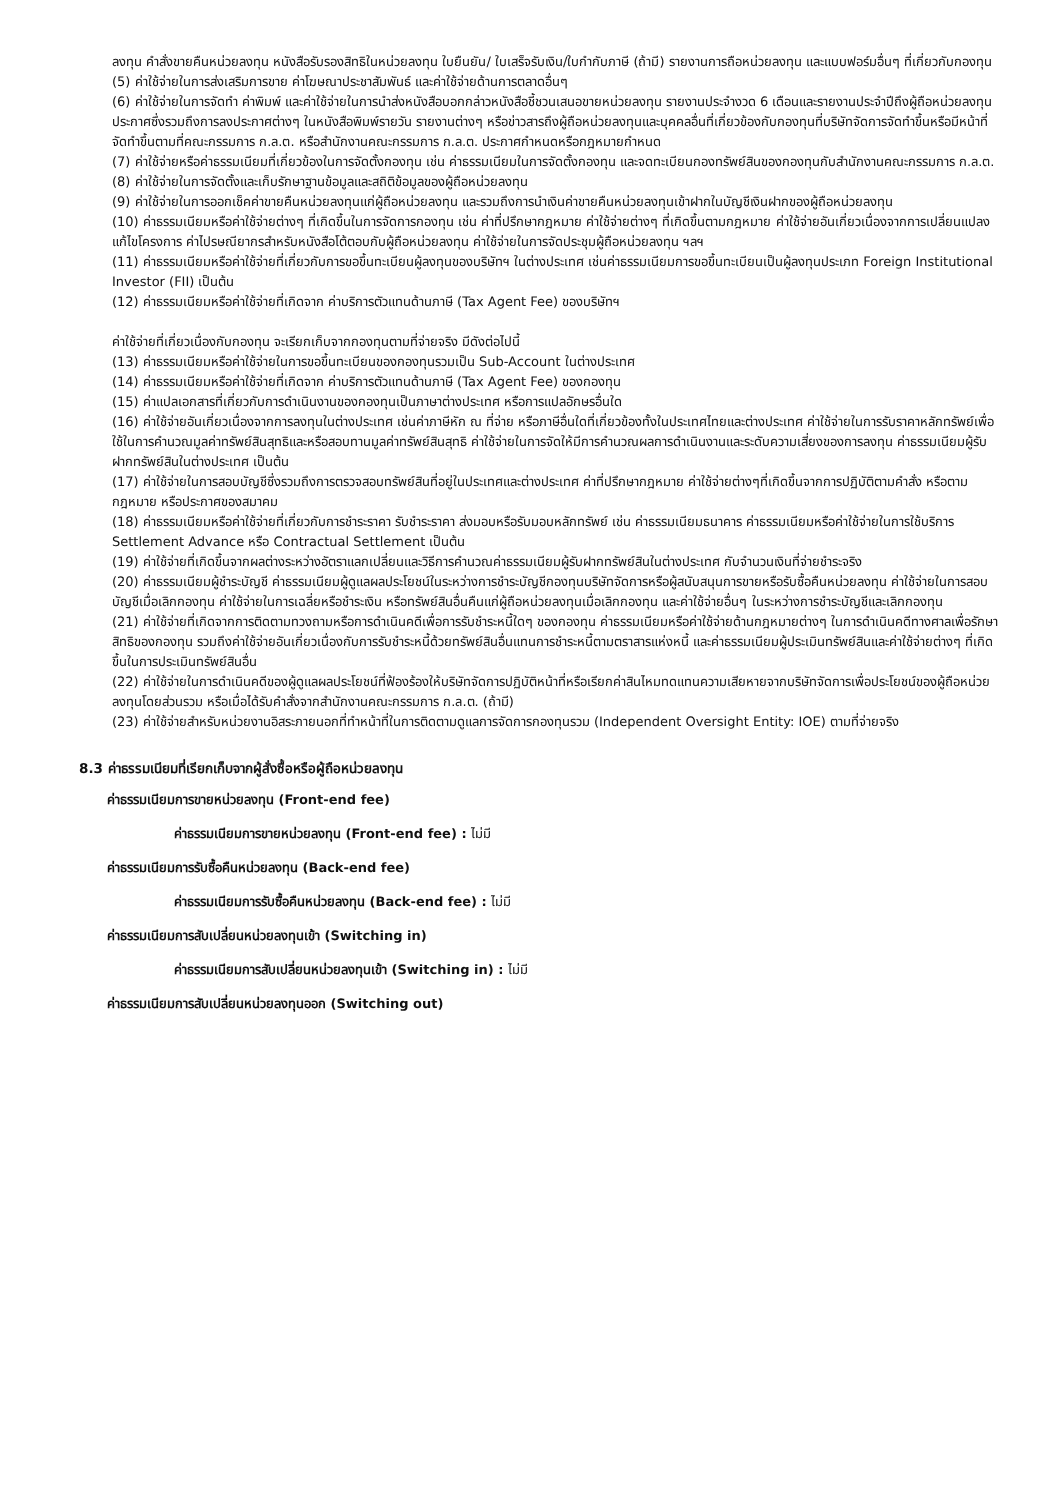ลงทุน คำสั่งขายคืนหน่วยลงทุน หนังสือรับรองสิทธิในหน่วยลงทุน ใบยืนยัน/ ใบเสร็จรับเงิน/ใบกำกับภาษี (ถ้ามี) รายงานการถือหน่วยลงทุน และแบบฟอร์มอื่นๆ ที่เกี่ยวกับกองทุน
(5) ค่าใช้จ่ายในการส่งเสริมการขาย ค่าโฆษณาประชาสัมพันธ์ และค่าใช้จ่ายด้านการตลาดอื่นๆ
(6) ค่าใช้จ่ายในการจัดทำ ค่าพิมพ์ และค่าใช้จ่ายในการนำส่งหนังสือบอกกล่าวหนังสือชี้ชวนเสนอขายหน่วยลงทุน รายงานประจำงวด 6 เดือนและรายงานประจำปีถึงผู้ถือหน่วยลงทุน ประกาศซึ่งรวมถึงการลงประกาศต่างๆ ในหนังสือพิมพ์รายวัน รายงานต่างๆ หรือข่าวสารถึงผู้ถือหน่วยลงทุนและบุคคลอื่นที่เกี่ยวข้องกับกองทุนที่บริษัทจัดการจัดทำขึ้นหรือมีหน้าที่จัดทำขึ้นตามที่คณะกรรมการ ก.ล.ต. หรือสำนักงานคณะกรรมการ ก.ล.ต. ประกาศกำหนดหรือกฎหมายกำหนด
(7) ค่าใช้จ่ายหรือค่าธรรมเนียมที่เกี่ยวข้องในการจัดตั้งกองทุน เช่น ค่าธรรมเนียมในการจัดตั้งกองทุน และจดทะเบียนกองทรัพย์สินของกองทุนกับสำนักงานคณะกรรมการ ก.ล.ต.
(8) ค่าใช้จ่ายในการจัดตั้งและเก็บรักษาฐานข้อมูลและสถิติข้อมูลของผู้ถือหน่วยลงทุน
(9) ค่าใช้จ่ายในการออกเช็คค่าขายคืนหน่วยลงทุนแก่ผู้ถือหน่วยลงทุน และรวมถึงการนำเงินค่าขายคืนหน่วยลงทุนเข้าฝากในบัญชีเงินฝากของผู้ถือหน่วยลงทุน
(10) ค่าธรรมเนียมหรือค่าใช้จ่ายต่างๆ ที่เกิดขึ้นในการจัดการกองทุน เช่น ค่าที่ปรึกษากฎหมาย ค่าใช้จ่ายต่างๆ ที่เกิดขึ้นตามกฎหมาย ค่าใช้จ่ายอันเกี่ยวเนื่องจากการเปลี่ยนแปลงแก้ไขโครงการ ค่าไปรษณียากรสำหรับหนังสือโต้ตอบกับผู้ถือหน่วยลงทุน ค่าใช้จ่ายในการจัดประชุมผู้ถือหน่วยลงทุน ฯลฯ
(11) ค่าธรรมเนียมหรือค่าใช้จ่ายที่เกี่ยวกับการขอขึ้นทะเบียนผู้ลงทุนของบริษัทฯ ในต่างประเทศ เช่นค่าธรรมเนียมการขอขึ้นทะเบียนเป็นผู้ลงทุนประเภท Foreign Institutional Investor (FII) เป็นต้น
(12) ค่าธรรมเนียมหรือค่าใช้จ่ายที่เกิดจาก ค่าบริการตัวแทนด้านภาษี (Tax Agent Fee) ของบริษัทฯ
ค่าใช้จ่ายที่เกี่ยวเนื่องกับกองทุน จะเรียกเก็บจากกองทุนตามที่จ่ายจริง มีดังต่อไปนี้
(13) ค่าธรรมเนียมหรือค่าใช้จ่ายในการขอขึ้นทะเบียนของกองทุนรวมเป็น Sub-Account ในต่างประเทศ
(14) ค่าธรรมเนียมหรือค่าใช้จ่ายที่เกิดจาก ค่าบริการตัวแทนด้านภาษี (Tax Agent Fee) ของกองทุน
(15) ค่าแปลเอกสารที่เกี่ยวกับการดำเนินงานของกองทุนเป็นภาษาต่างประเทศ หรือการแปลอักษรอื่นใด
(16) ค่าใช้จ่ายอันเกี่ยวเนื่องจากการลงทุนในต่างประเทศ เช่นค่าภาษีหัก ณ ที่จ่าย หรือภาษีอื่นใดที่เกี่ยวข้องทั้งในประเทศไทยและต่างประเทศ ค่าใช้จ่ายในการรับราคาหลักทรัพย์เพื่อใช้ในการคำนวณมูลค่าทรัพย์สินสุทธิและหรือสอบทานมูลค่าทรัพย์สินสุทธิ ค่าใช้จ่ายในการจัดให้มีการคำนวณผลการดำเนินงานและระดับความเสี่ยงของการลงทุน ค่าธรรมเนียมผู้รับฝากทรัพย์สินในต่างประเทศ เป็นต้น
(17) ค่าใช้จ่ายในการสอบบัญชีซึ่งรวมถึงการตรวจสอบทรัพย์สินที่อยู่ในประเทศและต่างประเทศ ค่าที่ปรึกษากฎหมาย ค่าใช้จ่ายต่างๆที่เกิดขึ้นจากการปฏิบัติตามคำสั่ง หรือตามกฎหมาย หรือประกาศของสมาคม
(18) ค่าธรรมเนียมหรือค่าใช้จ่ายที่เกี่ยวกับการชำระราคา รับชำระราคา ส่งมอบหรือรับมอบหลักทรัพย์ เช่น ค่าธรรมเนียมธนาคาร ค่าธรรมเนียมหรือค่าใช้จ่ายในการใช้บริการ Settlement Advance หรือ Contractual Settlement เป็นต้น
(19) ค่าใช้จ่ายที่เกิดขึ้นจากผลต่างระหว่างอัตราแลกเปลี่ยนและวิธีการคำนวณค่าธรรมเนียมผู้รับฝากทรัพย์สินในต่างประเทศ กับจำนวนเงินที่จ่ายชำระจริง
(20) ค่าธรรมเนียมผู้ชำระบัญชี ค่าธรรมเนียมผู้ดูแลผลประโยชน์ในระหว่างการชำระบัญชีกองทุนบริษัทจัดการหรือผู้สนับสนุนการขายหรือรับซื้อคืนหน่วยลงทุน ค่าใช้จ่ายในการสอบบัญชีเมื่อเลิกกองทุน ค่าใช้จ่ายในการเฉลี่ยหรือชำระเงิน หรือทรัพย์สินอื่นคืนแก่ผู้ถือหน่วยลงทุนเมื่อเลิกกองทุน และค่าใช้จ่ายอื่นๆ ในระหว่างการชำระบัญชีและเลิกกองทุน
(21) ค่าใช้จ่ายที่เกิดจากการติดตามทวงถามหรือการดำเนินคดีเพื่อการรับชำระหนี้ใดๆ ของกองทุน ค่าธรรมเนียมหรือค่าใช้จ่ายด้านกฎหมายต่างๆ ในการดำเนินคดีทางศาลเพื่อรักษาสิทธิของกองทุน รวมถึงค่าใช้จ่ายอันเกี่ยวเนื่องกับการรับชำระหนี้ด้วยทรัพย์สินอื่นแทนการชำระหนี้ตามตราสารแห่งหนี้ และค่าธรรมเนียมผู้ประเมินทรัพย์สินและค่าใช้จ่ายต่างๆ ที่เกิดขึ้นในการประเมินทรัพย์สินอื่น
(22) ค่าใช้จ่ายในการดำเนินคดีของผู้ดูแลผลประโยชน์ที่ฟ้องร้องให้บริษัทจัดการปฏิบัติหน้าที่หรือเรียกค่าสินไหมทดแทนความเสียหายจากบริษัทจัดการเพื่อประโยชน์ของผู้ถือหน่วยลงทุนโดยส่วนรวม หรือเมื่อได้รับคำสั่งจากสำนักงานคณะกรรมการ ก.ล.ต. (ถ้ามี)
(23) ค่าใช้จ่ายสำหรับหน่วยงานอิสระภายนอกที่ทำหน้าที่ในการติดตามดูแลการจัดการกองทุนรวม (Independent Oversight Entity: IOE) ตามที่จ่ายจริง
8.3 ค่าธรรมเนียมที่เรียกเก็บจากผู้สั่งซื้อหรือผู้ถือหน่วยลงทุน
ค่าธรรมเนียมการขายหน่วยลงทุน (Front-end fee)
ค่าธรรมเนียมการขายหน่วยลงทุน (Front-end fee) : ไม่มี
ค่าธรรมเนียมการรับซื้อคืนหน่วยลงทุน (Back-end fee)
ค่าธรรมเนียมการรับซื้อคืนหน่วยลงทุน (Back-end fee) : ไม่มี
ค่าธรรมเนียมการสับเปลี่ยนหน่วยลงทุนเข้า (Switching in)
ค่าธรรมเนียมการสับเปลี่ยนหน่วยลงทุนเข้า (Switching in) : ไม่มี
ค่าธรรมเนียมการสับเปลี่ยนหน่วยลงทุนออก (Switching out)